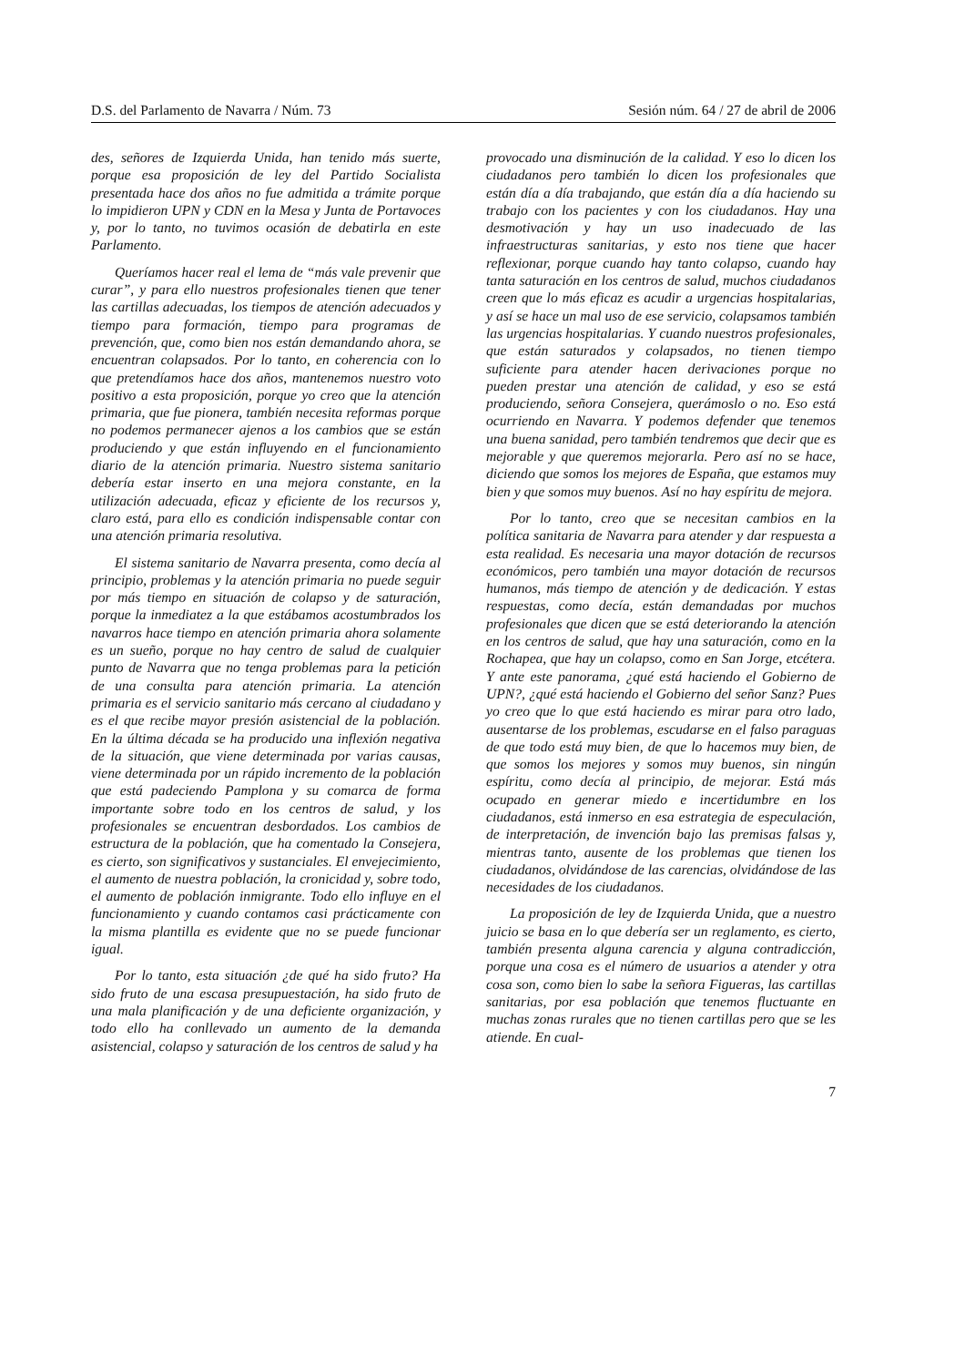D.S. del Parlamento de Navarra / Núm. 73 Sesión núm. 64 / 27 de abril de 2006
des, señores de Izquierda Unida, han tenido más suerte, porque esa proposición de ley del Partido Socialista presentada hace dos años no fue admitida a trámite porque lo impidieron UPN y CDN en la Mesa y Junta de Portavoces y, por lo tanto, no tuvimos ocasión de debatirla en este Parlamento.
Queríamos hacer real el lema de “más vale prevenir que curar”, y para ello nuestros profesionales tienen que tener las cartillas adecuadas, los tiempos de atención adecuados y tiempo para formación, tiempo para programas de prevención, que, como bien nos están demandando ahora, se encuentran colapsados. Por lo tanto, en coherencia con lo que pretendíamos hace dos años, mantenemos nuestro voto positivo a esta proposición, porque yo creo que la atención primaria, que fue pionera, también necesita reformas porque no podemos permanecer ajenos a los cambios que se están produciendo y que están influyendo en el funcionamiento diario de la atención primaria. Nuestro sistema sanitario debería estar inserto en una mejora constante, en la utilización adecuada, eficaz y eficiente de los recursos y, claro está, para ello es condición indispensable contar con una atención primaria resolutiva.
El sistema sanitario de Navarra presenta, como decía al principio, problemas y la atención primaria no puede seguir por más tiempo en situación de colapso y de saturación, porque la inmediatez a la que estábamos acostumbrados los navarros hace tiempo en atención primaria ahora solamente es un sueño, porque no hay centro de salud de cualquier punto de Navarra que no tenga problemas para la petición de una consulta para atención primaria. La atención primaria es el servicio sanitario más cercano al ciudadano y es el que recibe mayor presión asistencial de la población. En la última década se ha producido una inflexión negativa de la situación, que viene determinada por varias causas, viene determinada por un rápido incremento de la población que está padeciendo Pamplona y su comarca de forma importante sobre todo en los centros de salud, y los profesionales se encuentran desbordados. Los cambios de estructura de la población, que ha comentado la Consejera, es cierto, son significativos y sustanciales. El envejecimiento, el aumento de nuestra población, la cronicidad y, sobre todo, el aumento de población inmigrante. Todo ello influye en el funcionamiento y cuando contamos casi prácticamente con la misma plantilla es evidente que no se puede funcionar igual.
Por lo tanto, esta situación ¿de qué ha sido fruto? Ha sido fruto de una escasa presupuestación, ha sido fruto de una mala planificación y de una deficiente organización, y todo ello ha conllevado un aumento de la demanda asistencial, colapso y saturación de los centros de salud y ha
provocado una disminución de la calidad. Y eso lo dicen los ciudadanos pero también lo dicen los profesionales que están día a día trabajando, que están día a día haciendo su trabajo con los pacientes y con los ciudadanos. Hay una desmotivación y hay un uso inadecuado de las infraestructuras sanitarias, y esto nos tiene que hacer reflexionar, porque cuando hay tanto colapso, cuando hay tanta saturación en los centros de salud, muchos ciudadanos creen que lo más eficaz es acudir a urgencias hospitalarias, y así se hace un mal uso de ese servicio, colapsamos también las urgencias hospitalarias. Y cuando nuestros profesionales, que están saturados y colapsados, no tienen tiempo suficiente para atender hacen derivaciones porque no pueden prestar una atención de calidad, y eso se está produciendo, señora Consejera, querámoslo o no. Eso está ocurriendo en Navarra. Y podemos defender que tenemos una buena sanidad, pero también tendremos que decir que es mejorable y que queremos mejorarla. Pero así no se hace, diciendo que somos los mejores de España, que estamos muy bien y que somos muy buenos. Así no hay espíritu de mejora.
Por lo tanto, creo que se necesitan cambios en la política sanitaria de Navarra para atender y dar respuesta a esta realidad. Es necesaria una mayor dotación de recursos económicos, pero también una mayor dotación de recursos humanos, más tiempo de atención y de dedicación. Y estas respuestas, como decía, están demandadas por muchos profesionales que dicen que se está deteriorando la atención en los centros de salud, que hay una saturación, como en la Rochapea, que hay un colapso, como en San Jorge, etcétera. Y ante este panorama, ¿qué está haciendo el Gobierno de UPN?, ¿qué está haciendo el Gobierno del señor Sanz? Pues yo creo que lo que está haciendo es mirar para otro lado, ausentarse de los problemas, escudarse en el falso paraguas de que todo está muy bien, de que lo hacemos muy bien, de que somos los mejores y somos muy buenos, sin ningún espíritu, como decía al principio, de mejorar. Está más ocupado en generar miedo e incertidumbre en los ciudadanos, está inmerso en esa estrategia de especulación, de interpretación, de invención bajo las premisas falsas y, mientras tanto, ausente de los problemas que tienen los ciudadanos, olvidándose de las carencias, olvidándose de las necesidades de los ciudadanos.
La proposición de ley de Izquierda Unida, que a nuestro juicio se basa en lo que debería ser un reglamento, es cierto, también presenta alguna carencia y alguna contradicción, porque una cosa es el número de usuarios a atender y otra cosa son, como bien lo sabe la señora Figueras, las cartillas sanitarias, por esa población que tenemos fluctuante en muchas zonas rurales que no tienen cartillas pero que se les atiende. En cual-
7